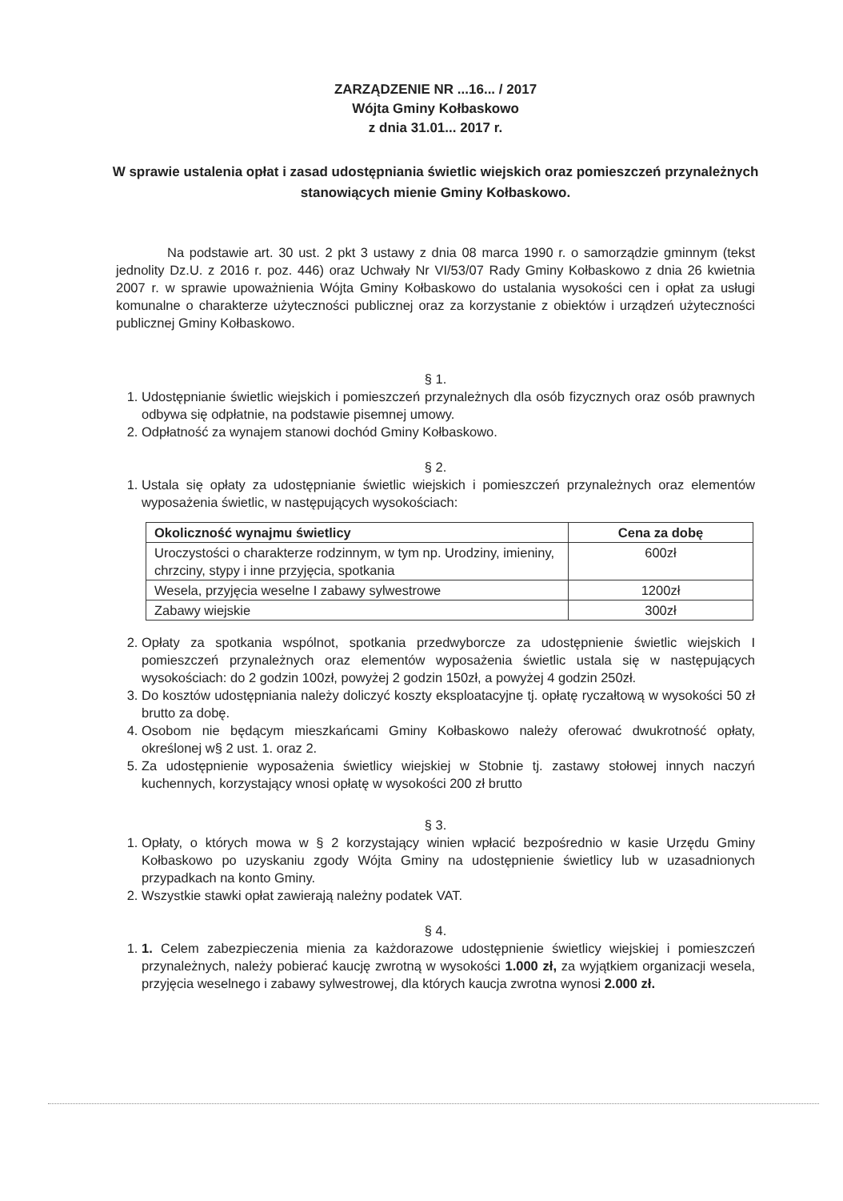ZARZĄDZENIE NR ...16... / 2017
Wójta Gminy Kołbaskowo
z dnia 31.01... 2017 r.
W sprawie ustalenia opłat i zasad udostępniania świetlic wiejskich oraz pomieszczeń przynależnych stanowiących mienie Gminy Kołbaskowo.
Na podstawie art. 30 ust. 2 pkt 3 ustawy z dnia 08 marca 1990 r. o samorządzie gminnym (tekst jednolity Dz.U. z 2016 r. poz. 446) oraz Uchwały Nr VI/53/07 Rady Gminy Kołbaskowo z dnia 26 kwietnia 2007 r. w sprawie upoważnienia Wójta Gminy Kołbaskowo do ustalania wysokości cen i opłat za usługi komunalne o charakterze użyteczności publicznej oraz za korzystanie z obiektów i urządzeń użyteczności publicznej Gminy Kołbaskowo.
§ 1.
1. Udostępnianie świetlic wiejskich i pomieszczeń przynależnych dla osób fizycznych oraz osób prawnych odbywa się odpłatnie, na podstawie pisemnej umowy.
2. Odpłatność za wynajem stanowi dochód Gminy Kołbaskowo.
§ 2.
1. Ustala się opłaty za udostępnianie świetlic wiejskich i pomieszczeń przynależnych oraz elementów wyposażenia świetlic, w następujących wysokościach:
| Okoliczność wynajmu świetlicy | Cena za dobę |
| --- | --- |
| Uroczystości o charakterze rodzinnym, w tym np. Urodziny, imieniny, chrzciny, stypy i inne przyjęcia, spotkania | 600zł |
| Wesela, przyjęcia weselne I zabawy sylwestrowe | 1200zł |
| Zabawy wiejskie | 300zł |
2. Opłaty za spotkania wspólnot, spotkania przedwyborcze za udostępnienie świetlic wiejskich I pomieszczeń przynależnych oraz elementów wyposażenia świetlic ustala się w następujących wysokościach: do 2 godzin 100zł, powyżej 2 godzin 150zł, a powyżej 4 godzin 250zł.
3. Do kosztów udostępniania należy doliczyć koszty eksploatacyjne tj. opłatę ryczałtową w wysokości 50 zł brutto za dobę.
4. Osobom nie będącym mieszkańcami Gminy Kołbaskowo należy oferować dwukrotność opłaty, określonej w§ 2 ust. 1. oraz 2.
5. Za udostępnienie wyposażenia świetlicy wiejskiej w Stobnie tj. zastawy stołowej innych naczyń kuchennych, korzystający wnosi opłatę w wysokości 200 zł brutto
§ 3.
1. Opłaty, o których mowa w § 2 korzystający winien wpłacić bezpośrednio w kasie Urzędu Gminy Kołbaskowo po uzyskaniu zgody Wójta Gminy na udostępnienie świetlicy lub w uzasadnionych przypadkach na konto Gminy.
2. Wszystkie stawki opłat zawierają należny podatek VAT.
§ 4.
1. 1. Celem zabezpieczenia mienia za każdorazowe udostępnienie świetlicy wiejskiej i pomieszczeń przynależnych, należy pobierać kaucję zwrotną w wysokości 1.000 zł, za wyjątkiem organizacji wesela, przyjęcia weselnego i zabawy sylwestrowej, dla których kaucja zwrotna wynosi 2.000 zł.